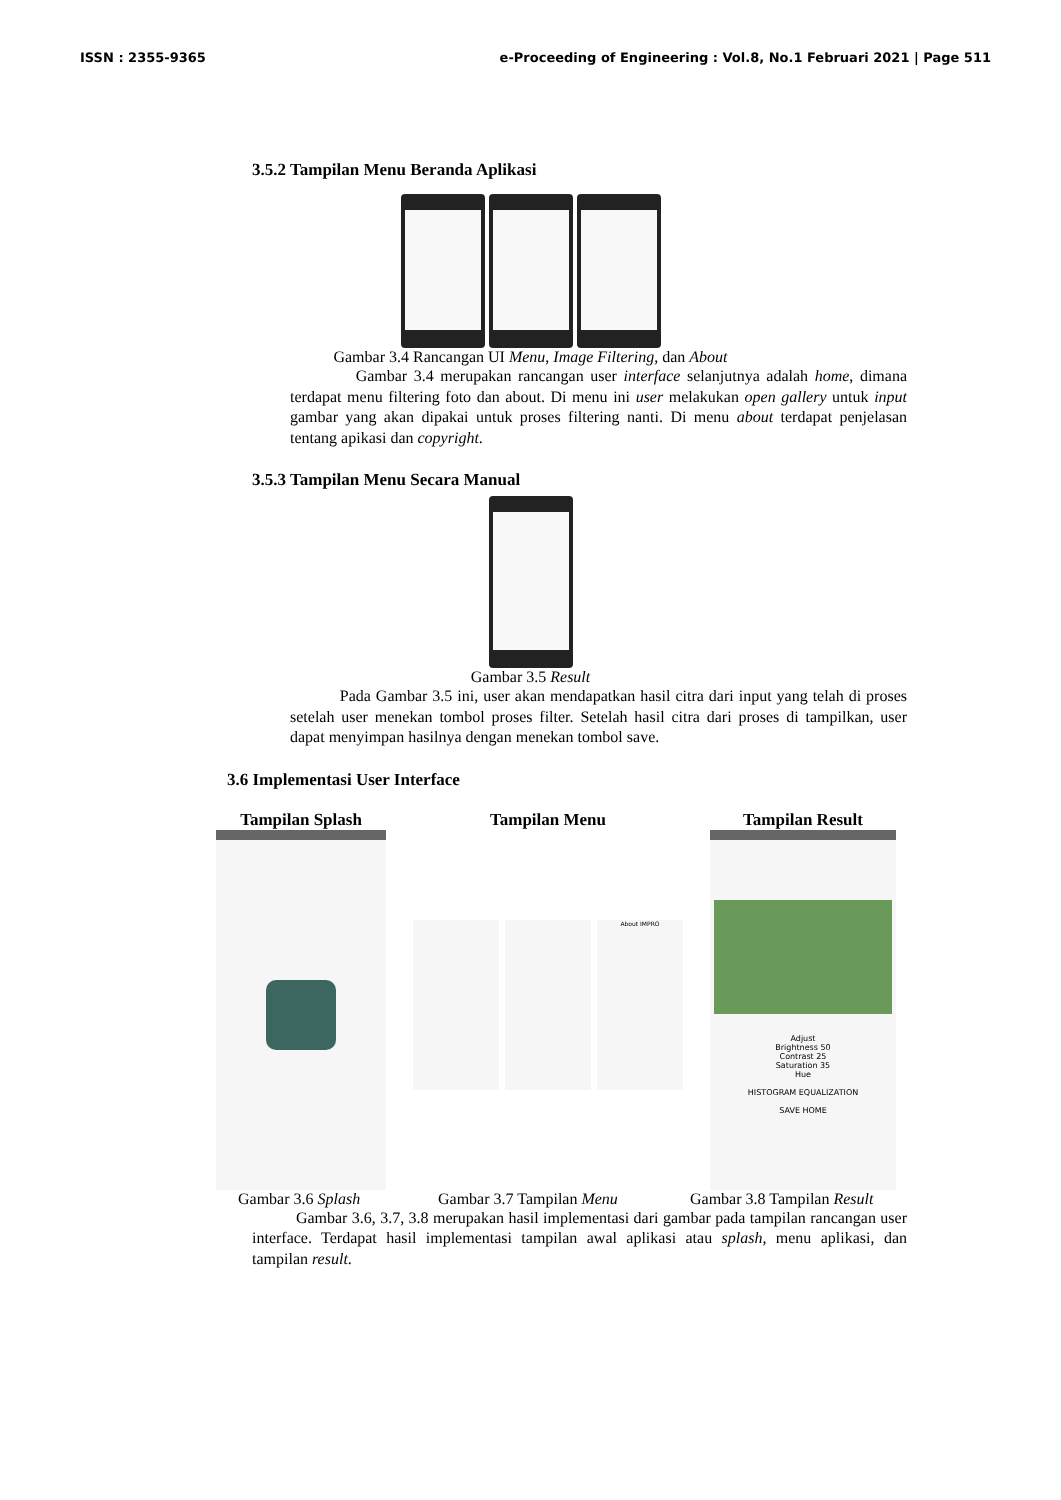ISSN : 2355-9365 e-Proceeding of Engineering : Vol.8, No.1 Februari 2021 | Page 511
3.5.2 Tampilan Menu Beranda Aplikasi
Gambar 3.4 Rancangan UI Menu, Image Filtering, dan About
Gambar 3.4 merupakan rancangan user interface selanjutnya adalah home, dimana terdapat menu filtering foto dan about. Di menu ini user melakukan open gallery untuk input gambar yang akan dipakai untuk proses filtering nanti. Di menu about terdapat penjelasan tentang apikasi dan copyright.
3.5.3 Tampilan Menu Secara Manual
Gambar 3.5 Result
Pada Gambar 3.5 ini, user akan mendapatkan hasil citra dari input yang telah di proses setelah user menekan tombol proses filter. Setelah hasil citra dari proses di tampilkan, user dapat menyimpan hasilnya dengan menekan tombol save.
3.6 Implementasi User Interface
Tampilan Splash Tampilan Menu
About IMPRO
Tampilan Result
Adjust
Brightness 50
Contrast 25
Saturation 35
Hue
HISTOGRAM EQUALIZATION
SAVE HOME
Gambar 3.6 Splash Gambar 3.7 Tampilan Menu Gambar 3.8 Tampilan Result
Gambar 3.6, 3.7, 3.8 merupakan hasil implementasi dari gambar pada tampilan rancangan user interface. Terdapat hasil implementasi tampilan awal aplikasi atau splash, menu aplikasi, dan tampilan result.